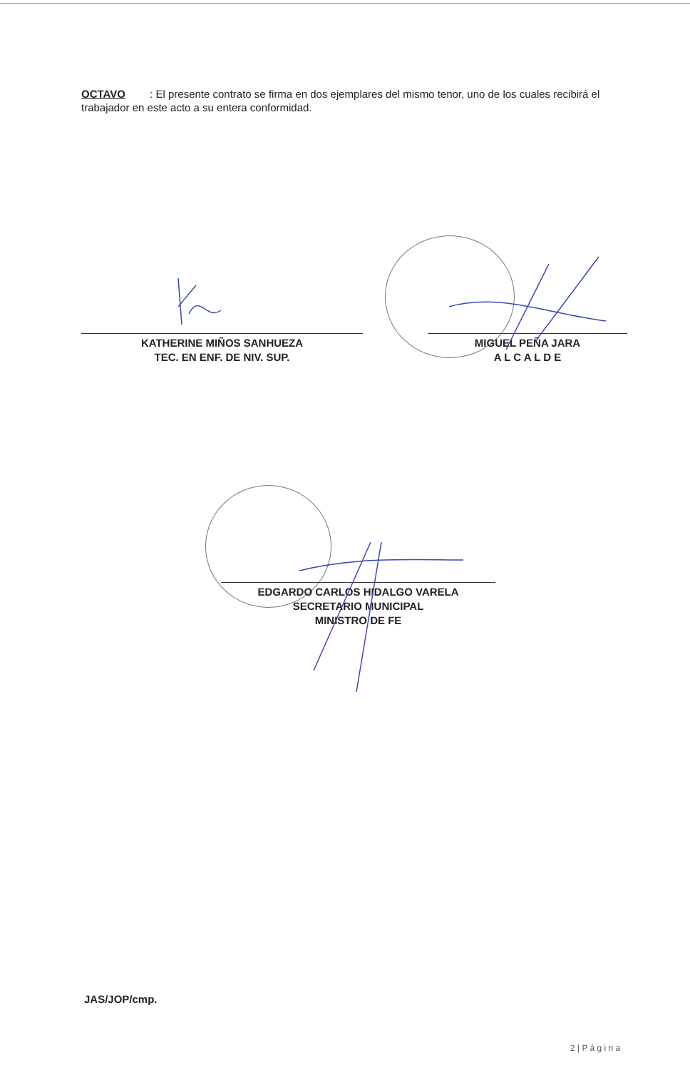OCTAVO : El presente contrato se firma en dos ejemplares del mismo tenor, uno de los cuales recibirá el trabajador en este acto a su entera conformidad.
KATHERINE MIÑOS SANHUEZA
TEC. EN ENF. DE NIV. SUP.
MIGUEL PEÑA JARA
A L C A L D E
EDGARDO CARLOS HIDALGO VARELA
SECRETARIO MUNICIPAL
MINISTRO DE FE
JAS/JOP/cmp.
2 | P á g i n a